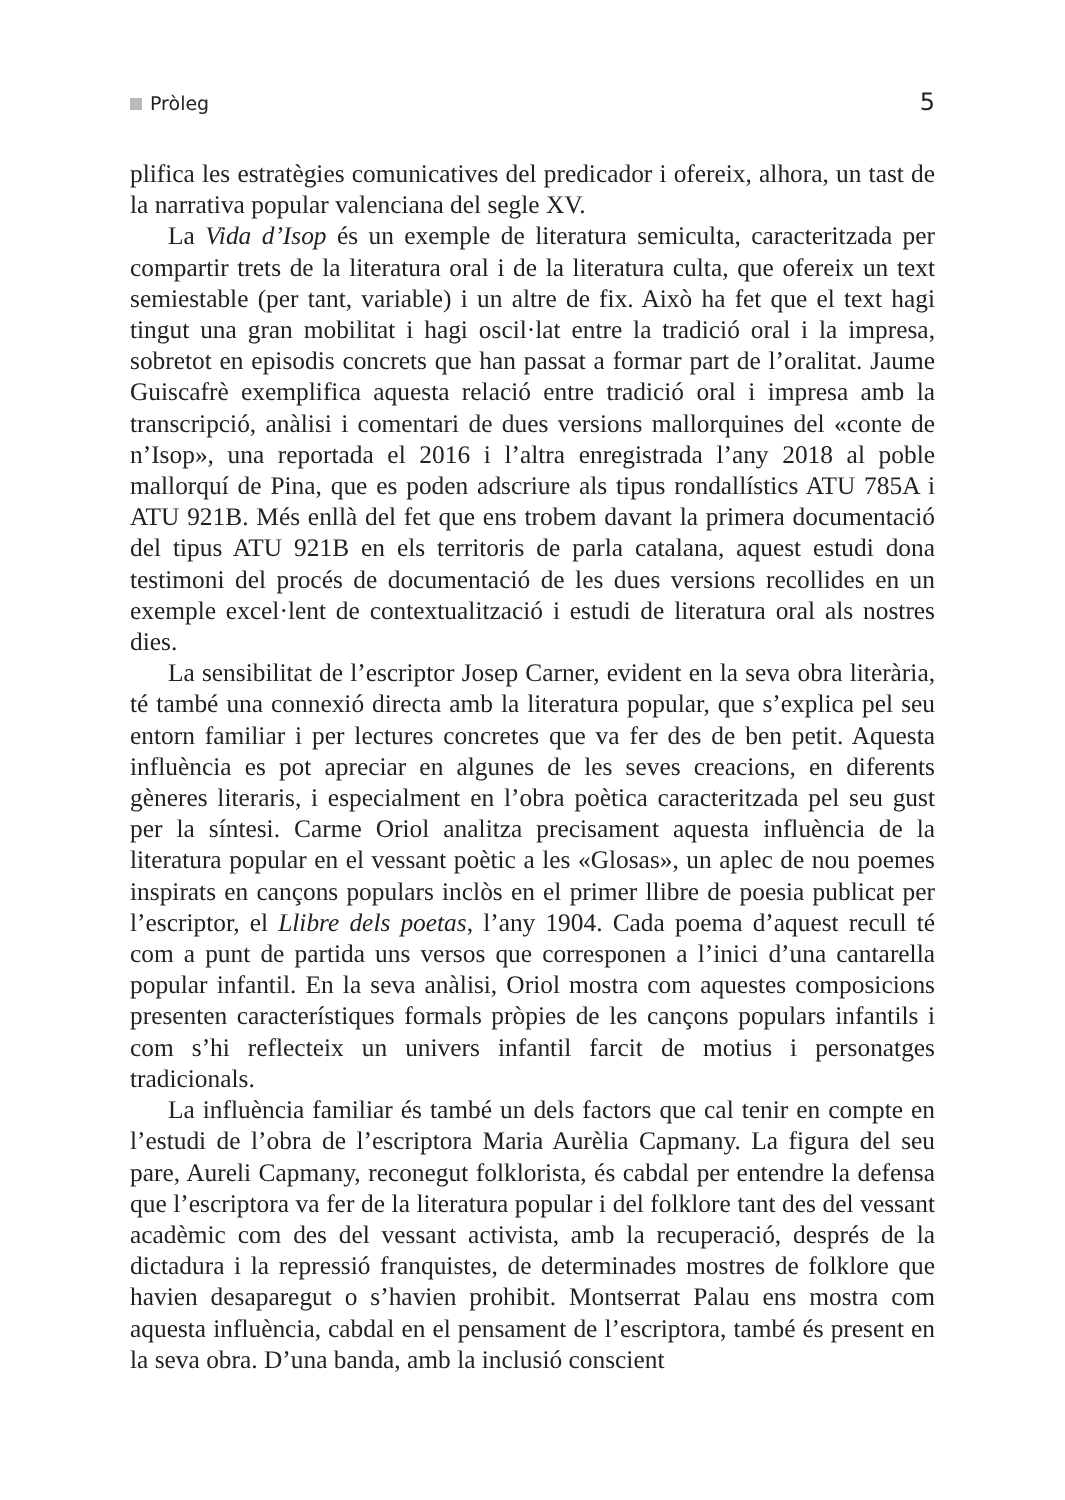Pròleg 5
plifica les estratègies comunicatives del predicador i ofereix, alhora, un tast de la narrativa popular valenciana del segle XV.
La Vida d’Isop és un exemple de literatura semiculta, caracteritzada per compartir trets de la literatura oral i de la literatura culta, que ofereix un text semiestable (per tant, variable) i un altre de fix. Això ha fet que el text hagi tingut una gran mobilitat i hagi oscil·lat entre la tradició oral i la impresa, sobretot en episodis concrets que han passat a formar part de l’oralitat. Jaume Guiscafrè exemplifica aquesta relació entre tradició oral i impresa amb la transcripció, anàlisi i comentari de dues versions mallorquines del «conte de n’Isop», una reportada el 2016 i l’altra enregistrada l’any 2018 al poble mallorquí de Pina, que es poden adscriure als tipus rondallístics ATU 785A i ATU 921B. Més enllà del fet que ens trobem davant la primera documentació del tipus ATU 921B en els territoris de parla catalana, aquest estudi dona testimoni del procés de documentació de les dues versions recollides en un exemple excel·lent de contextualització i estudi de literatura oral als nostres dies.
La sensibilitat de l’escriptor Josep Carner, evident en la seva obra literària, té també una connexió directa amb la literatura popular, que s’explica pel seu entorn familiar i per lectures concretes que va fer des de ben petit. Aquesta influència es pot apreciar en algunes de les seves creacions, en diferents gèneres literaris, i especialment en l’obra poètica caracteritzada pel seu gust per la síntesi. Carme Oriol analitza precisament aquesta influència de la literatura popular en el vessant poètic a les «Glosas», un aplec de nou poemes inspirats en cançons populars inclòs en el primer llibre de poesia publicat per l’escriptor, el Llibre dels poetas, l’any 1904. Cada poema d’aquest recull té com a punt de partida uns versos que corresponen a l’inici d’una cantarella popular infantil. En la seva anàlisi, Oriol mostra com aquestes composicions presenten característiques formals pròpies de les cançons populars infantils i com s’hi reflecteix un univers infantil farcit de motius i personatges tradicionals.
La influència familiar és també un dels factors que cal tenir en compte en l’estudi de l’obra de l’escriptora Maria Aurèlia Capmany. La figura del seu pare, Aureli Capmany, reconegut folklorista, és cabdal per entendre la defensa que l’escriptora va fer de la literatura popular i del folklore tant des del vessant acadèmic com des del vessant activista, amb la recuperació, després de la dictadura i la repressió franquistes, de determinades mostres de folklore que havien desaparegut o s’havien prohibit. Montserrat Palau ens mostra com aquesta influència, cabdal en el pensament de l’escriptora, també és present en la seva obra. D’una banda, amb la inclusió conscient